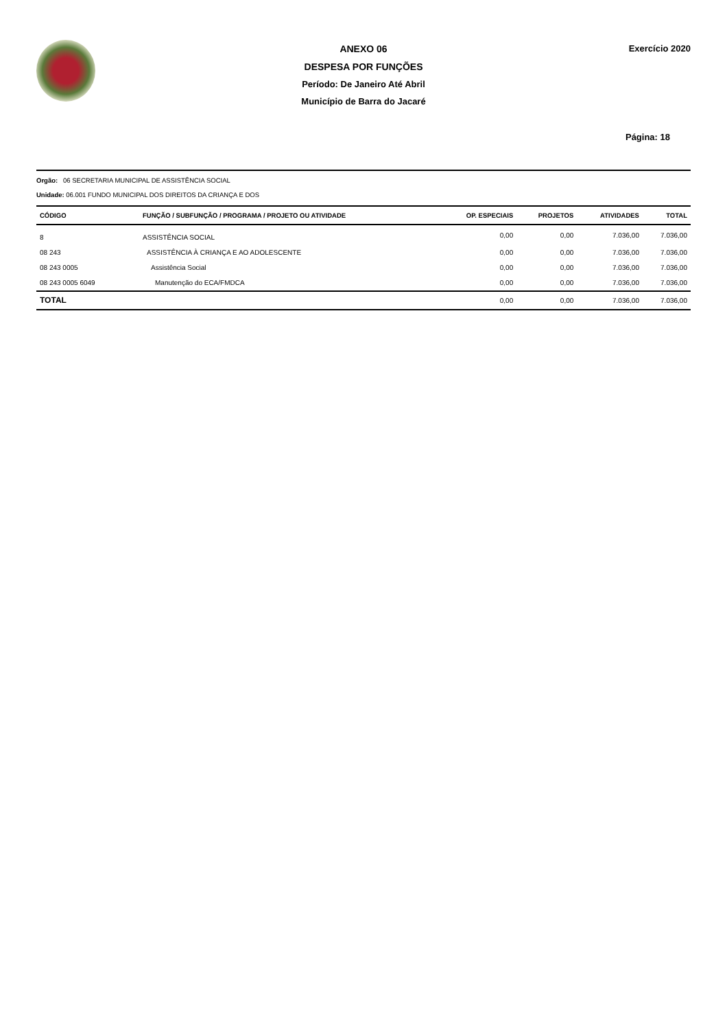ANEXO 06
DESPESA POR FUNÇÕES
Período: De Janeiro Até Abril
Município de Barra do Jacaré
Exercício 2020
Página: 18
Orgão: 06 SECRETARIA MUNICIPAL DE ASSISTÊNCIA SOCIAL
Unidade: 06.001 FUNDO MUNICIPAL DOS DIREITOS DA CRIANÇA E DOS
| CÓDIGO | FUNÇÃO / SUBFUNÇÃO / PROGRAMA / PROJETO OU ATIVIDADE | OP. ESPECIAIS | PROJETOS | ATIVIDADES | TOTAL |
| --- | --- | --- | --- | --- | --- |
| 8 | ASSISTÊNCIA SOCIAL | 0,00 | 0,00 | 7.036,00 | 7.036,00 |
| 08 243 | ASSISTÊNCIA À CRIANÇA E AO ADOLESCENTE | 0,00 | 0,00 | 7.036,00 | 7.036,00 |
| 08 243 0005 | Assistência Social | 0,00 | 0,00 | 7.036,00 | 7.036,00 |
| 08 243 0005 6049 | Manutenção do ECA/FMDCA | 0,00 | 0,00 | 7.036,00 | 7.036,00 |
| TOTAL | | 0,00 | 0,00 | 7.036,00 | 7.036,00 |